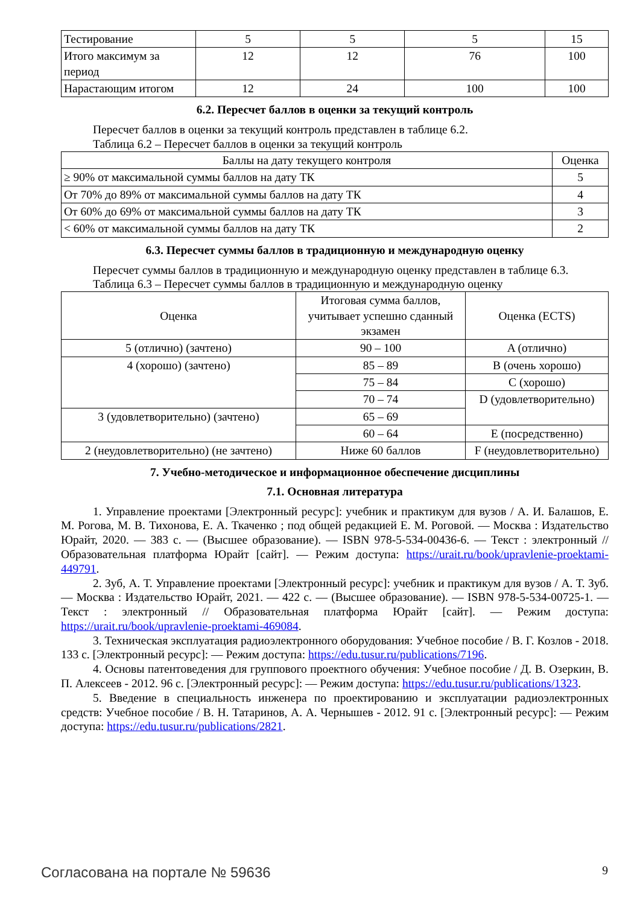| Тестирование | 5 | 5 | 5 | 15 |
| Итого максимум за период | 12 | 12 | 76 | 100 |
| Нарастающим итогом | 12 | 24 | 100 | 100 |
6.2. Пересчет баллов в оценки за текущий контроль
Пересчет баллов в оценки за текущий контроль представлен в таблице 6.2.
Таблица 6.2 – Пересчет баллов в оценки за текущий контроль
| Баллы на дату текущего контроля | Оценка |
| --- | --- |
| ≥ 90% от максимальной суммы баллов на дату ТК | 5 |
| От 70% до 89% от максимальной суммы баллов на дату ТК | 4 |
| От 60% до 69% от максимальной суммы баллов на дату ТК | 3 |
| < 60% от максимальной суммы баллов на дату ТК | 2 |
6.3. Пересчет суммы баллов в традиционную и международную оценку
Пересчет суммы баллов в традиционную и международную оценку представлен в таблице 6.3.
Таблица 6.3 – Пересчет суммы баллов в традиционную и международную оценку
| Оценка | Итоговая сумма баллов, учитывает успешно сданный экзамен | Оценка (ECTS) |
| --- | --- | --- |
| 5 (отлично) (зачтено) | 90 – 100 | A (отлично) |
| 4 (хорошо) (зачтено) | 85 – 89 | B (очень хорошо) |
| | 75 – 84 | C (хорошо) |
| | 70 – 74 | D (удовлетворительно) |
| 3 (удовлетворительно) (зачтено) | 65 – 69 | |
| | 60 – 64 | E (посредственно) |
| 2 (неудовлетворительно) (не зачтено) | Ниже 60 баллов | F (неудовлетворительно) |
7. Учебно-методическое и информационное обеспечение дисциплины
7.1. Основная литература
1. Управление проектами [Электронный ресурс]: учебник и практикум для вузов / А. И. Балашов, Е. М. Рогова, М. В. Тихонова, Е. А. Ткаченко ; под общей редакцией Е. М. Роговой. — Москва : Издательство Юрайт, 2020. — 383 с. — (Высшее образование). — ISBN 978-5-534-00436-6. — Текст : электронный // Образовательная платформа Юрайт [сайт]. — Режим доступа: https://urait.ru/book/upravlenie-proektami-449791.
2. Зуб, А. Т. Управление проектами [Электронный ресурс]: учебник и практикум для вузов / А. Т. Зуб. — Москва : Издательство Юрайт, 2021. — 422 с. — (Высшее образование). — ISBN 978-5-534-00725-1. — Текст : электронный // Образовательная платформа Юрайт [сайт]. — Режим доступа: https://urait.ru/book/upravlenie-proektami-469084.
3. Техническая эксплуатация радиоэлектронного оборудования: Учебное пособие / В. Г. Козлов - 2018. 133 с. [Электронный ресурс]: — Режим доступа: https://edu.tusur.ru/publications/7196.
4. Основы патентоведения для группового проектного обучения: Учебное пособие / Д. В. Озеркин, В. П. Алексеев - 2012. 96 с. [Электронный ресурс]: — Режим доступа: https://edu.tusur.ru/publications/1323.
5. Введение в специальность инженера по проектированию и эксплуатации радиоэлектронных средств: Учебное пособие / В. Н. Татаринов, А. А. Чернышев - 2012. 91 с. [Электронный ресурс]: — Режим доступа: https://edu.tusur.ru/publications/2821.
Согласована на портале № 59636 9